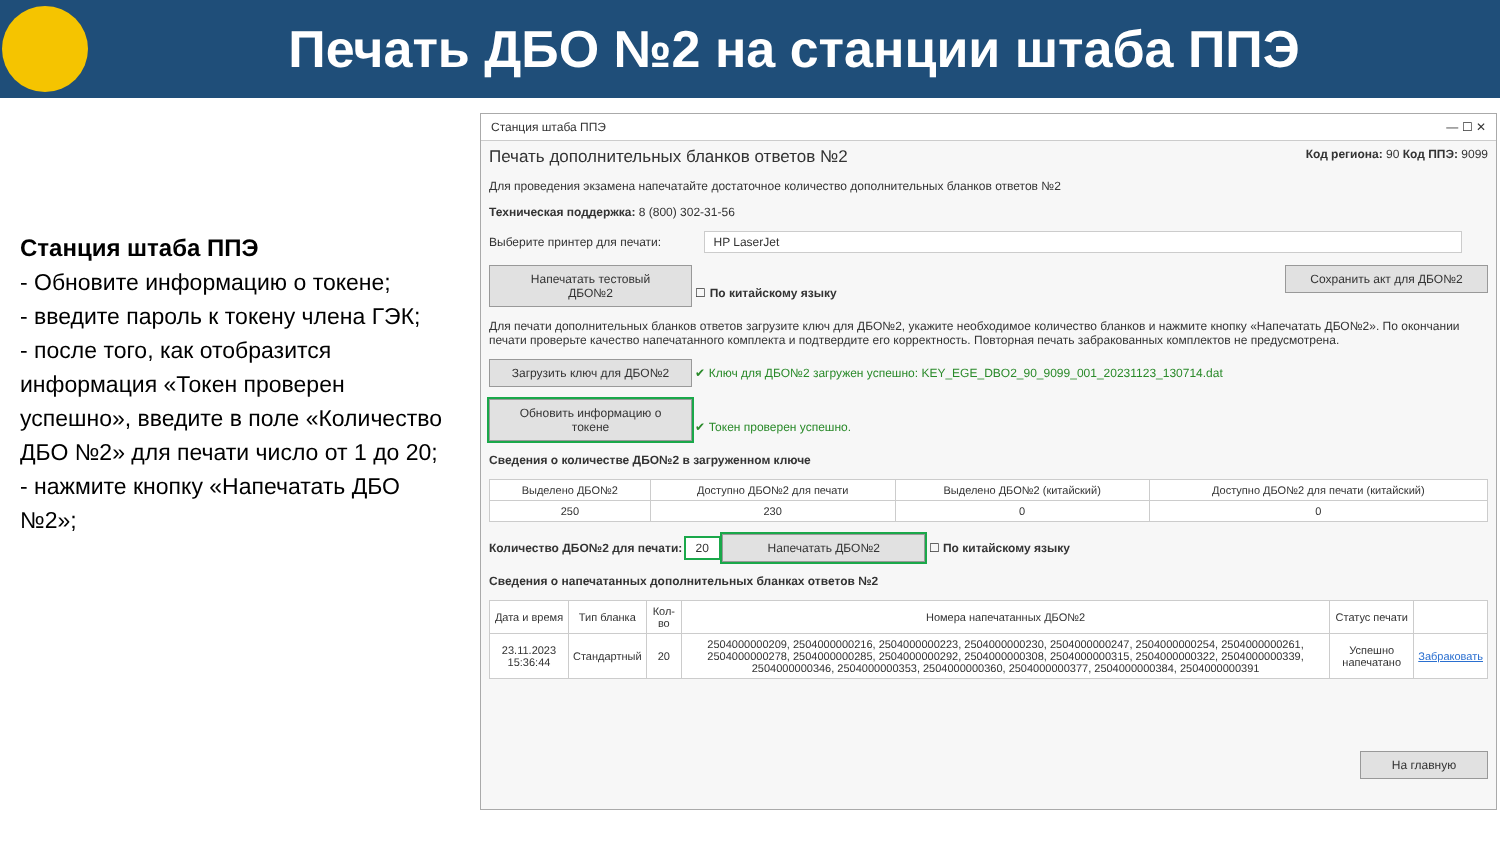Печать ДБО №2 на станции штаба ППЭ
Станция штаба ППЭ
- Обновите информацию о токене;
- введите пароль к токену члена ГЭК;
- после того, как отобразится информация «Токен проверен успешно», введите в поле «Количество ДБО №2» для печати число от 1 до 20;
- нажмите кнопку «Напечатать ДБО №2»;
Станция штаба ППЭ — ☐ ✕
Печать дополнительных бланков ответов №2 Код региона: 90 Код ППЭ: 9099
Для проведения экзамена напечатайте достаточное количество дополнительных бланков ответов №2
Техническая поддержка: 8 (800) 302-31-56
Выберите принтер для печати: HP LaserJet
Напечатать тестовый ДБО№2 ☐ По китайскому языку Сохранить акт для ДБО№2
Для печати дополнительных бланков ответов загрузите ключ для ДБО№2, укажите необходимое количество бланков и нажмите кнопку «Напечатать ДБО№2». По окончании печати проверьте качество напечатанного комплекта и подтвердите его корректность. Повторная печать забракованных комплектов не предусмотрена.
Загрузить ключ для ДБО№2 ✔ Ключ для ДБО№2 загружен успешно: KEY_EGE_DBO2_90_9099_001_20231123_130714.dat
Обновить информацию о токене ✔ Токен проверен успешно.
Сведения о количестве ДБО№2 в загруженном ключе
| Выделено ДБО№2 | Доступно ДБО№2 для печати | Выделено ДБО№2 (китайский) | Доступно ДБО№2 для печати (китайский) |
| --- | --- | --- | --- |
| 250 | 230 | 0 | 0 |
Количество ДБО№2 для печати: 20 Напечатать ДБО№2 ☐ По китайскому языку
Сведения о напечатанных дополнительных бланках ответов №2
| Дата и время | Тип бланка | Кол-во | Номера напечатанных ДБО№2 | Статус печати | |
| --- | --- | --- | --- | --- | --- |
| 23.11.2023 15:36:44 | Стандартный | 20 | 2504000000209, 2504000000216, 2504000000223, 2504000000230, 2504000000247, 2504000000254, 2504000000261, 2504000000278, 2504000000285, 2504000000292, 2504000000308, 2504000000315, 2504000000322, 2504000000339, 2504000000346, 2504000000353, 2504000000360, 2504000000377, 2504000000384, 2504000000391 | Успешно напечатано | Забраковать |
На главную